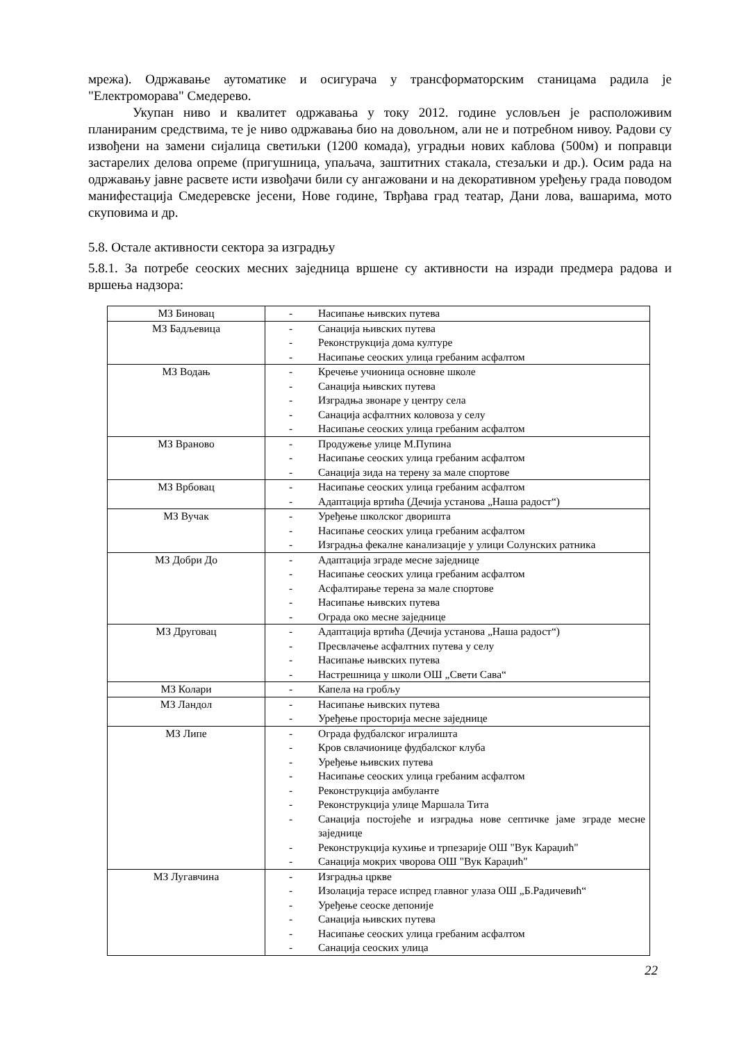мрежа). Одржавање аутоматике и осигурача у трансформаторским станицама радила је "Електроморава" Смедерево.
Укупан ниво и квалитет одржавања у току 2012. године условљен је расположивим планираним средствима, те је ниво одржавања био на довољном, али не и потребном нивоу. Радови су извођени на замени сијалица светиљки (1200 комада), уградњи нових каблова (500м) и поправци застарелих делова опреме (пригушница, упаљача, заштитних стакала, стезаљки и др.). Осим рада на одржавању јавне расвете исти извођачи били су ангажовани и на декоративном уређењу града поводом манифестација Смедеревске јесени, Нове године, Тврђава град театар, Дани лова, вашарима, мото скуповима и др.
5.8. Остале активности сектора за изградњу
5.8.1. За потребе сеоских месних заједница вршене су активности на изради предмера радова и вршења надзора:
| МЗ Биновац | - Насипање њивских путева |
| МЗ Бадљевица | - Санација њивских путева - Реконструкција дома културе - Насипање сеоских улица гребаним асфалтом |
| МЗ Водањ | - Кречење учионица основне школе - Санација њивских путева - Изградња звонаре у центру села - Санација асфалтних коловоза у селу - Насипање сеоских улица гребаним асфалтом |
| МЗ Враново | - Продужење улице М.Пупина - Насипање сеоских улица гребаним асфалтом - Санација зида на терену за мале спортове |
| МЗ Врбовац | - Насипање сеоских улица гребаним асфалтом - Адаптација вртића (Дечија установа „Наша радост“) |
| МЗ Вучак | - Уређење школског дворишта - Насипање сеоских улица гребаним асфалтом - Изградња фекалне канализације у улици Солунских ратника |
| МЗ Добри До | - Адаптација зграде месне заједнице - Насипање сеоских улица гребаним асфалтом - Асфалтирање терена за мале спортове - Насипање њивских путева - Ограда око месне заједнице |
| МЗ Друговац | - Адаптација вртића (Дечија установа „Наша радост“) - Пресвлачење асфалтних путева у селу - Насипање њивских путева - Настрешница у школи ОШ „Свети Сава“ |
| МЗ Колари | - Капела на гробљу |
| МЗ Ландол | - Насипање њивских путева - Уређење просторија месне заједнице |
| МЗ Липе | - Ограда фудбалског игралишта - Кров свлачионице фудбалског клуба - Уређење њивских путева - Насипање сеоских улица гребаним асфалтом - Реконструкција амбуланте - Реконструкција улице Маршала Тита - Санација постојеће и изградња нове септичке јаме зграде месне заједнице - Реконструкција кухиње и трпезарије ОШ "Вук Караџић" - Санација мокрих чворова ОШ "Вук Караџић" |
| МЗ Лугавчина | - Изградња цркве - Изолација терасе испред главног улаза ОШ „Б.Радичевић“ - Уређење сеоске депоније - Санација њивских путева - Насипање сеоских улица гребаним асфалтом - Санација сеоских улица |
22